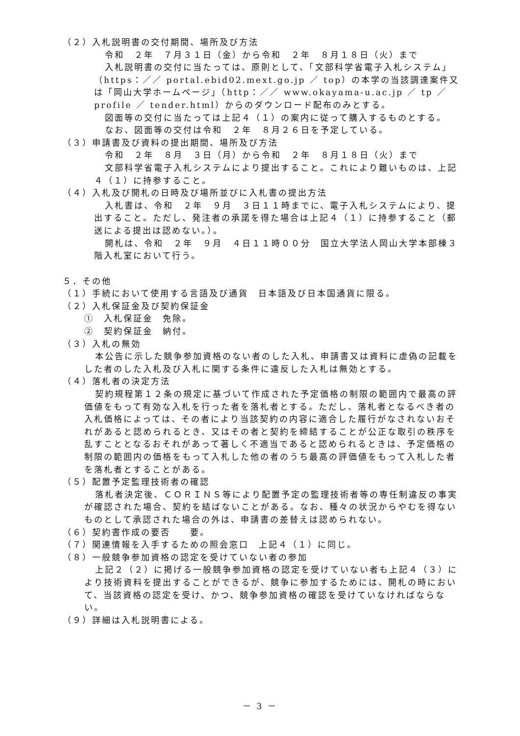（２）入札説明書の交付期間、場所及び方法
令和　２年　７月３１日（金）から令和　２年　８月１８日（火）まで
入札説明書の交付に当たっては、原則として、「文部科学省電子入札システム」（https：／／ portal.ebid02.mext.go.jp ／ top）の本学の当該調達案件又は「岡山大学ホームページ」（http：／／ www.okayama-u.ac.jp ／ tp ／ profile ／ tender.html）からのダウンロード配布のみとする。
図面等の交付に当たっては上記４（１）の案内に従って購入するものとする。
なお、図面等の交付は令和　２年　８月２６日を予定している。
（３）申請書及び資料の提出期間、場所及び方法
令和　２年　８月　３日（月）から令和　２年　８月１８日（火）まで
文部科学省電子入札システムにより提出すること。これにより難いものは、上記４（１）に持参すること。
（４）入札及び開札の日時及び場所並びに入札書の提出方法
入札書は、令和　２年　９月　３日１１時までに、電子入札システムにより、提出すること。ただし、発注者の承諾を得た場合は上記４（１）に持参すること（郵送による提出は認めない。）。
開札は、令和　２年　９月　４日１１時００分　国立大学法人岡山大学本部棟３階入札室において行う。
５．その他
（１）手続において使用する言語及び通貨　日本語及び日本国通貨に限る。
（２）入札保証金及び契約保証金
①　入札保証金　免除。
②　契約保証金　納付。
（３）入札の無効
本公告に示した競争参加資格のない者のした入札、申請書又は資料に虚偽の記載をした者のした入札及び入札に関する条件に違反した入札は無効とする。
（４）落札者の決定方法
契約規程第１２条の規定に基づいて作成された予定価格の制限の範囲内で最高の評価値をもって有効な入札を行った者を落札者とする。ただし、落札者となるべき者の入札価格によっては、その者により当該契約の内容に適合した履行がなされないおそれがあると認められるとき、又はその者と契約を締結することが公正な取引の秩序を乱すこととなるおそれがあって著しく不適当であると認められるときは、予定価格の制限の範囲内の価格をもって入札した他の者のうち最高の評価値をもって入札した者を落札者とすることがある。
（５）配置予定監理技術者の確認
落札者決定後、ＣＯＲＩＮＳ等により配置予定の監理技術者等の専任制違反の事実が確認された場合、契約を結ばないことがある。なお、種々の状況からやむを得ないものとして承認された場合の外は、申請書の差替えは認められない。
（６）契約書作成の要否　　要。
（７）関連情報を入手するための照会窓口　上記４（１）に同じ。
（８）一般競争参加資格の認定を受けていない者の参加
上記２（２）に掲げる一般競争参加資格の認定を受けていない者も上記４（３）により技術資料を提出することができるが、競争に参加するためには、開札の時において、当該資格の認定を受け、かつ、競争参加資格の確認を受けていなければならない。
（９）詳細は入札説明書による。
－ 3 －